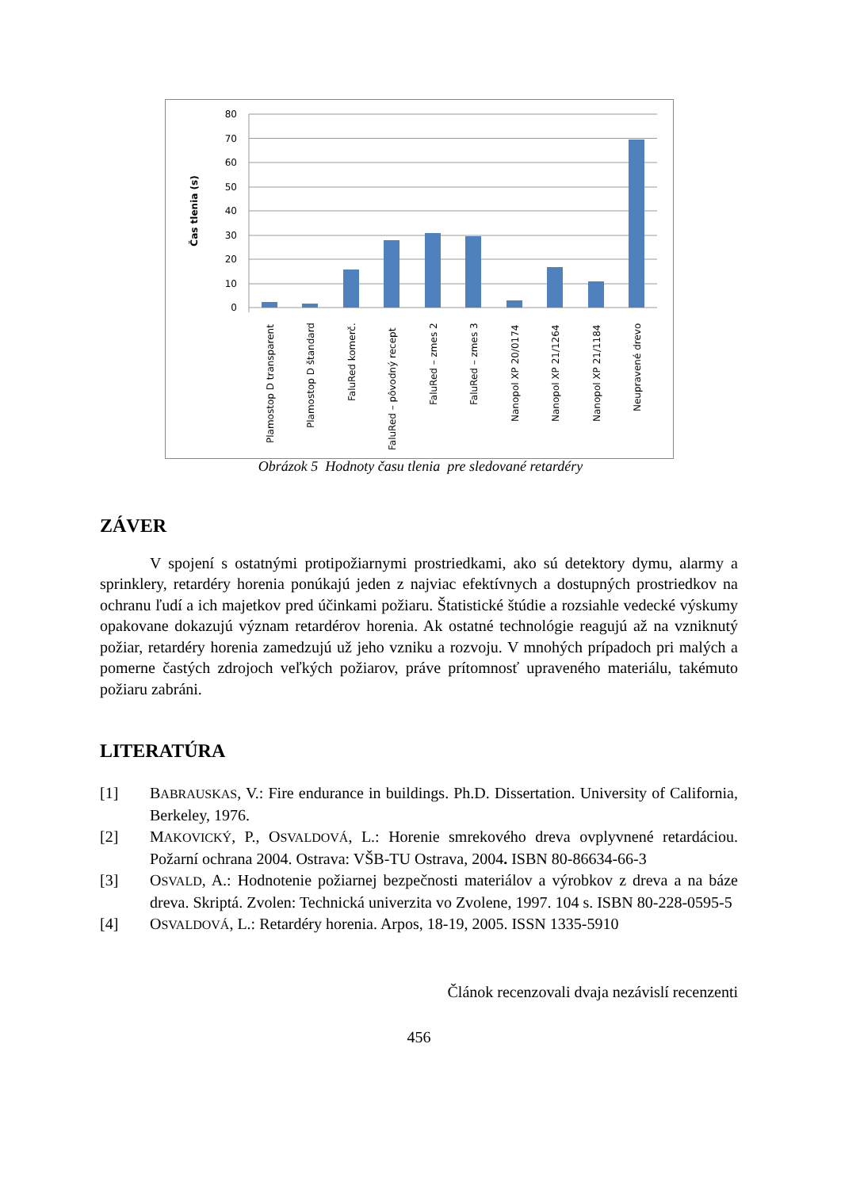80
70
60
50
40
30
20
10
0
Čas tlenia (s)
Plamostop D transparent
Plamostop D štandard
FaluRed komerč.
FaluRed – pôvodný recept
FaluRed – zmes 2
FaluRed – zmes 3
Nanopol XP 20/0174
Nanopol XP 21/1264
Nanopol XP 21/1184
Neupravené drevo
Obrázok 5 Hodnoty času tlenia pre sledované retardéry
ZÁVER
V spojení s ostatnými protipožiarnymi prostriedkami, ako sú detektory dymu, alarmy a sprinklery, retardéry horenia ponúkajú jeden z najviac efektívnych a dostupných prostriedkov na ochranu ľudí a ich majetkov pred účinkami požiaru. Štatistické štúdie a rozsiahle vedecké výskumy opakovane dokazujú význam retardérov horenia. Ak ostatné technológie reagujú až na vzniknutý požiar, retardéry horenia zamedzujú už jeho vzniku a rozvoju. V mnohých prípadoch pri malých a pomerne častých zdrojoch veľkých požiarov, práve prítomnosť upraveného materiálu, takémuto požiaru zabráni.
LITERATÚRA
[1] BABRAUSKAS, V.: Fire endurance in buildings. Ph.D. Dissertation. University of California, Berkeley, 1976.
[2] MAKOVICKÝ, P., OSVALDOVÁ, L.: Horenie smrekového dreva ovplyvnené retardáciou. Požarní ochrana 2004. Ostrava: VŠB-TU Ostrava, 2004. ISBN 80-86634-66-3
[3] OSVALD, A.: Hodnotenie požiarnej bezpečnosti materiálov a výrobkov z dreva a na báze dreva. Skriptá. Zvolen: Technická univerzita vo Zvolene, 1997. 104 s. ISBN 80-228-0595-5
[4] OSVALDOVÁ, L.: Retardéry horenia. Arpos, 18-19, 2005. ISSN 1335-5910
Článok recenzovali dvaja nezávislí recenzenti
456